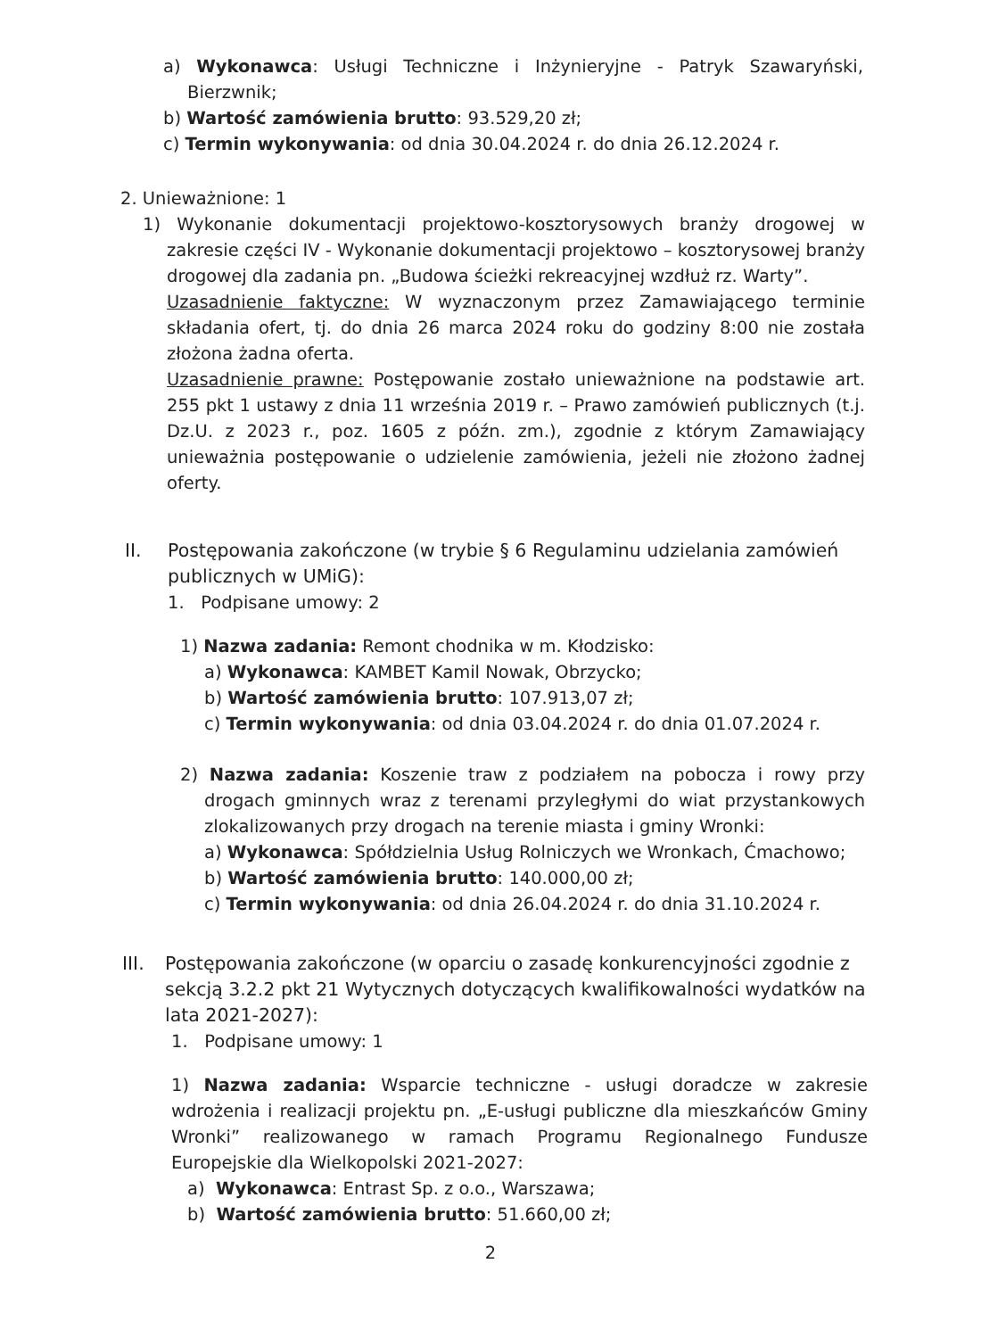a) Wykonawca: Usługi Techniczne i Inżynieryjne - Patryk Szawaryński, Bierzwnik;
b) Wartość zamówienia brutto: 93.529,20 zł;
c) Termin wykonywania: od dnia 30.04.2024 r. do dnia 26.12.2024 r.
2. Unieważnione: 1
1) Wykonanie dokumentacji projektowo-kosztorysowych branży drogowej w zakresie części IV - Wykonanie dokumentacji projektowo – kosztorysowej branży drogowej dla zadania pn. „Budowa ścieżki rekreacyjnej wzdłuż rz. Warty”.
Uzasadnienie faktyczne: W wyznaczonym przez Zamawiającego terminie składania ofert, tj. do dnia 26 marca 2024 roku do godziny 8:00 nie została złożona żadna oferta.
Uzasadnienie prawne: Postępowanie zostało unieważnione na podstawie art. 255 pkt 1 ustawy z dnia 11 września 2019 r. – Prawo zamówień publicznych (t.j. Dz.U. z 2023 r., poz. 1605 z późn. zm.), zgodnie z którym Zamawiający unieważnia postępowanie o udzielenie zamówienia, jeżeli nie złożono żadnej oferty.
II. Postępowania zakończone (w trybie § 6 Regulaminu udzielania zamówień publicznych w UMiG):
1. Podpisane umowy: 2
1) Nazwa zadania: Remont chodnika w m. Kłodzisko:
a) Wykonawca: KAMBET Kamil Nowak, Obrzycko;
b) Wartość zamówienia brutto: 107.913,07 zł;
c) Termin wykonywania: od dnia 03.04.2024 r. do dnia 01.07.2024 r.
2) Nazwa zadania: Koszenie traw z podziałem na pobocza i rowy przy drogach gminnych wraz z terenami przyległymi do wiat przystankowych zlokalizowanych przy drogach na terenie miasta i gminy Wronki:
a) Wykonawca: Spółdzielnia Usług Rolniczych we Wronkach, Ćmachowo;
b) Wartość zamówienia brutto: 140.000,00 zł;
c) Termin wykonywania: od dnia 26.04.2024 r. do dnia 31.10.2024 r.
III. Postępowania zakończone (w oparciu o zasadę konkurencyjności zgodnie z sekcją 3.2.2 pkt 21 Wytycznych dotyczących kwalifikowalności wydatków na lata 2021-2027):
1. Podpisane umowy: 1
1) Nazwa zadania: Wsparcie techniczne - usługi doradcze w zakresie wdrożenia i realizacji projektu pn. „E-usługi publiczne dla mieszkańców Gminy Wronki” realizowanego w ramach Programu Regionalnego Fundusze Europejskie dla Wielkopolski 2021-2027:
a) Wykonawca: Entrast Sp. z o.o., Warszawa;
b) Wartość zamówienia brutto: 51.660,00 zł;
2